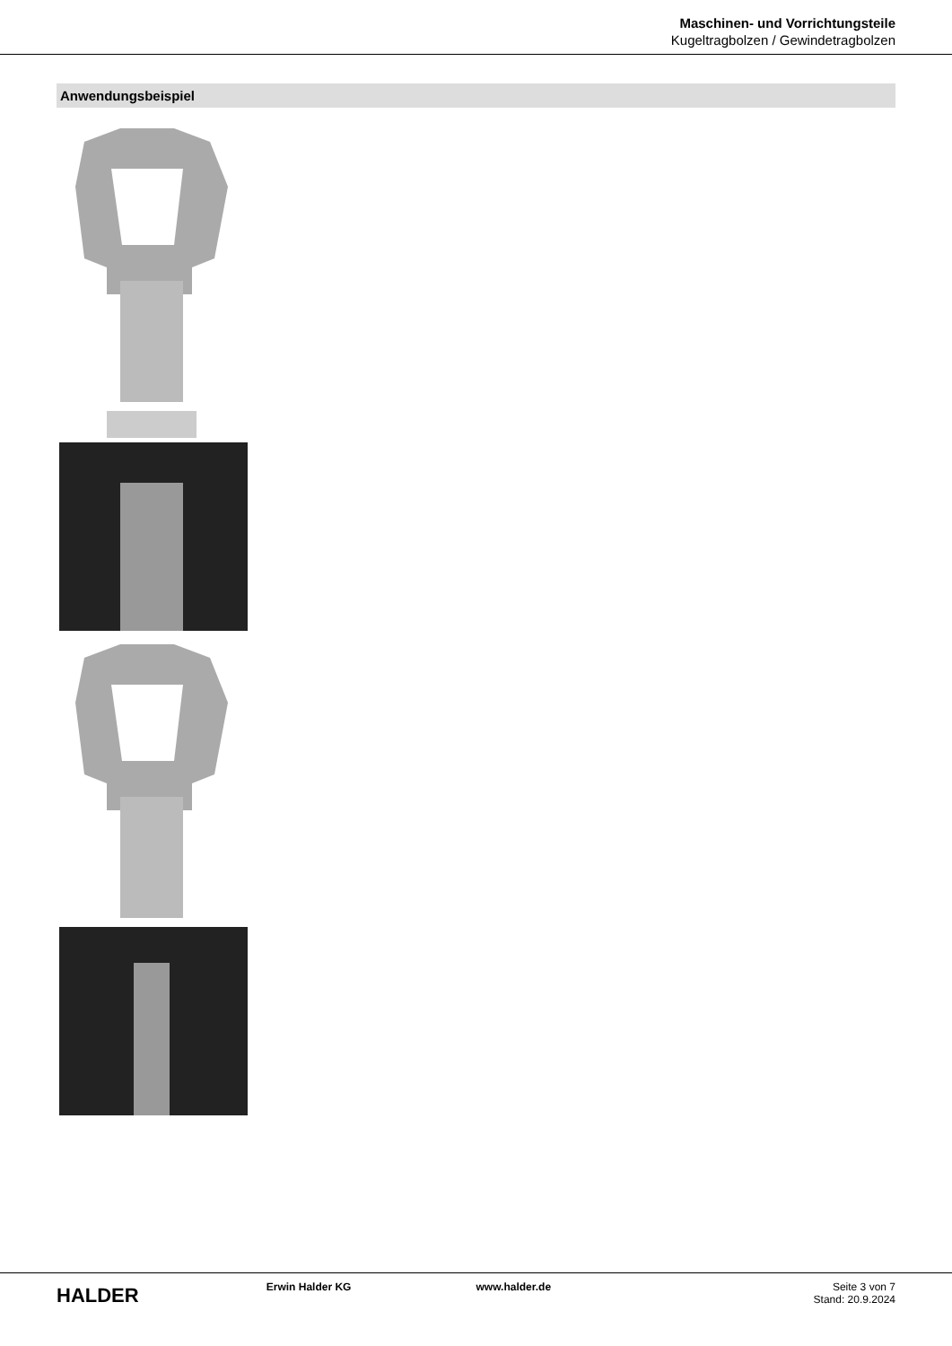Maschinen- und Vorrichtungsteile
Kugeltragbolzen / Gewindetragbolzen
Anwendungsbeispiel
HALDER
Erwin Halder KG www.halder.de Seite 3 von 7
Stand: 20.9.2024